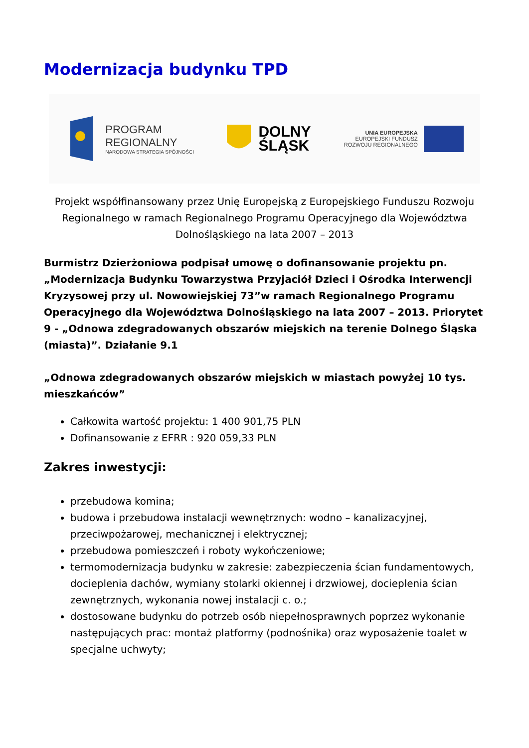Modernizacja budynku TPD
PROGRAM
REGIONALNY
NARODOWA STRATEGIA SPÓJNOŚCI
DOLNY
ŚLĄSK
UNIA EUROPEJSKA
EUROPEJSKI FUNDUSZ
ROZWOJU REGIONALNEGO
Projekt współfinansowany przez Unię Europejską z Europejskiego Funduszu Rozwoju Regionalnego w ramach Regionalnego Programu Operacyjnego dla Województwa Dolnośląskiego na lata 2007 – 2013
Burmistrz Dzierżoniowa podpisał umowę o dofinansowanie projektu pn. „Modernizacja Budynku Towarzystwa Przyjaciół Dzieci i Ośrodka Interwencji Kryzysowej przy ul. Nowowiejskiej 73”w ramach Regionalnego Programu Operacyjnego dla Województwa Dolnośląskiego na lata 2007 – 2013. Priorytet 9 - „Odnowa zdegradowanych obszarów miejskich na terenie Dolnego Śląska (miasta)”. Działanie 9.1
„Odnowa zdegradowanych obszarów miejskich w miastach powyżej 10 tys. mieszkańców”
Całkowita wartość projektu: 1 400 901,75 PLN
Dofinansowanie z EFRR : 920 059,33 PLN
Zakres inwestycji:
przebudowa komina;
budowa i przebudowa instalacji wewnętrznych: wodno – kanalizacyjnej, przeciwpożarowej, mechanicznej i elektrycznej;
przebudowa pomieszczeń i roboty wykończeniowe;
termomodernizacja budynku w zakresie: zabezpieczenia ścian fundamentowych, docieplenia dachów, wymiany stolarki okiennej i drzwiowej, docieplenia ścian zewnętrznych, wykonania nowej instalacji c. o.;
dostosowane budynku do potrzeb osób niepełnosprawnych poprzez wykonanie następujących prac: montaż platformy (podnośnika) oraz wyposażenie toalet w specjalne uchwyty;